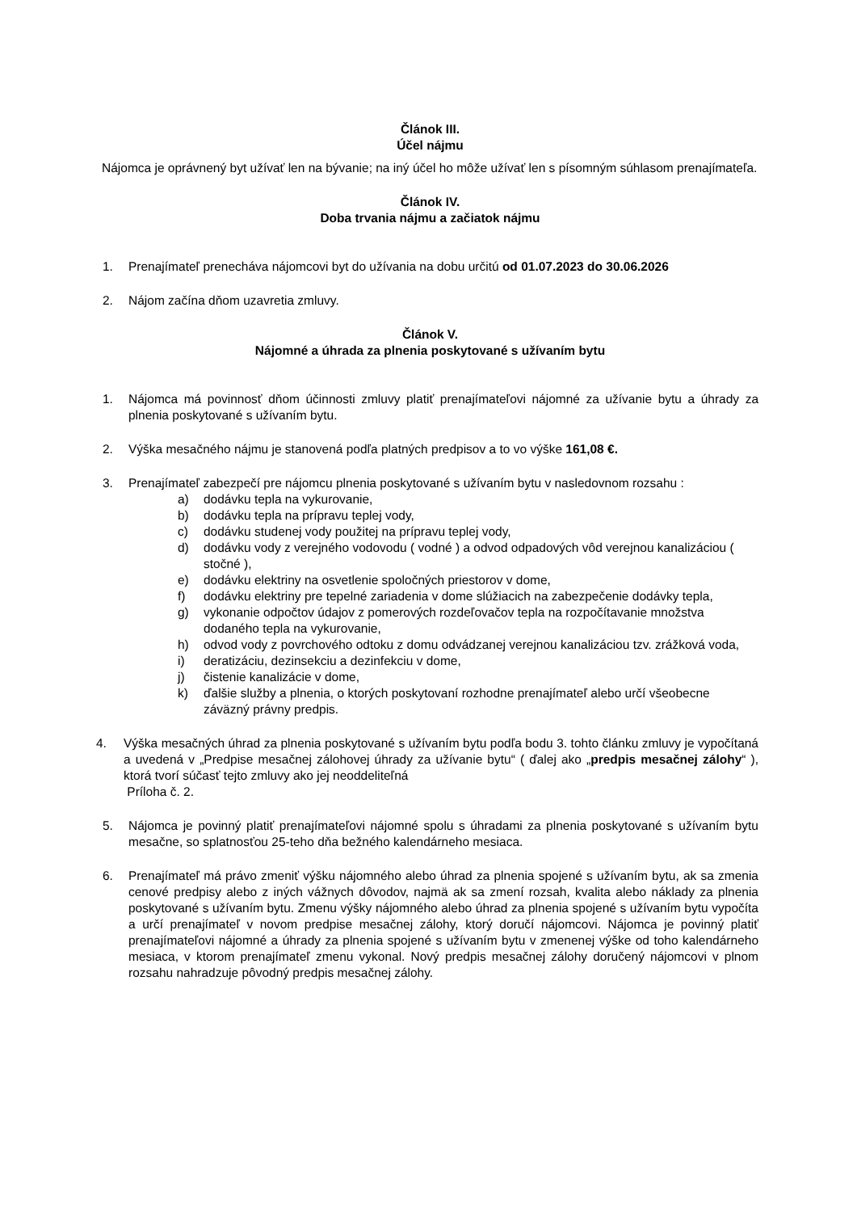Článok III.
Účel nájmu
Nájomca je oprávnený byt užívať len na bývanie; na iný účel ho môže užívať len s písomným súhlasom prenajímateľa.
Článok IV.
Doba trvania nájmu a začiatok nájmu
1. Prenajímateľ prenecháva nájomcovi byt do užívania na dobu určitú od 01.07.2023 do 30.06.2026
2. Nájom začína dňom uzavretia zmluvy.
Článok V.
Nájomné a úhrada za plnenia poskytované s užívaním bytu
1. Nájomca má povinnosť dňom účinnosti zmluvy platiť prenajímateľovi nájomné za užívanie bytu a úhrady za plnenia poskytované s užívaním bytu.
2. Výška mesačného nájmu je stanovená podľa platných predpisov a to vo výške 161,08 €.
3. Prenajímateľ zabezpečí pre nájomcu plnenia poskytované s užívaním bytu v nasledovnom rozsahu :
a) dodávku tepla na vykurovanie,
b) dodávku tepla na prípravu teplej vody,
c) dodávku studenej vody použitej na prípravu teplej vody,
d) dodávku vody z verejného vodovodu ( vodné ) a odvod odpadových vôd verejnou kanalizáciou ( stočné ),
e) dodávku elektriny na osvetlenie spoločných priestorov v dome,
f) dodávku elektriny pre tepelné zariadenia v dome slúžiacich na zabezpečenie dodávky tepla,
g) vykonanie odpočtov údajov z pomerových rozdeľovačov tepla na rozpočítavanie množstva dodaného tepla na vykurovanie,
h) odvod vody z povrchového odtoku z domu odvádzanej verejnou kanalizáciou tzv. zrážková voda,
i) deratizáciu, dezinsekciu a dezinfekciu v dome,
j) čistenie kanalizácie v dome,
k) ďalšie služby a plnenia, o ktorých poskytovaní rozhodne prenajímateľ alebo určí všeobecne záväzný právny predpis.
4. Výška mesačných úhrad za plnenia poskytované s užívaním bytu podľa bodu 3. tohto článku zmluvy je vypočítaná a uvedená v „Predpise mesačnej zálohovej úhrady za užívanie bytu“ ( ďalej ako „predpis mesačnej zálohy“ ), ktorá tvorí súčasť tejto zmluvy ako jej neoddeliteľná
Príloha č. 2.
5. Nájomca je povinný platiť prenajímateľovi nájomné spolu s úhradami za plnenia poskytované s užívaním bytu mesačne, so splatnosťou 25-teho dňa bežného kalendárneho mesiaca.
6. Prenajímateľ má právo zmeniť výšku nájomného alebo úhrad za plnenia spojené s užívaním bytu, ak sa zmenia cenové predpisy alebo z iných vážnych dôvodov, najmä ak sa zmení rozsah, kvalita alebo náklady za plnenia poskytované s užívaním bytu. Zmenu výšky nájomného alebo úhrad za plnenia spojené s užívaním bytu vypočíta a určí prenajímateľ v novom predpise mesačnej zálohy, ktorý doručí nájomcovi. Nájomca je povinný platiť prenajímateľovi nájomné a úhrady za plnenia spojené s užívaním bytu v zmenenej výške od toho kalendárneho mesiaca, v ktorom prenajímateľ zmenu vykonal. Nový predpis mesačnej zálohy doručený nájomcovi v plnom rozsahu nahradzuje pôvodný predpis mesačnej zálohy.